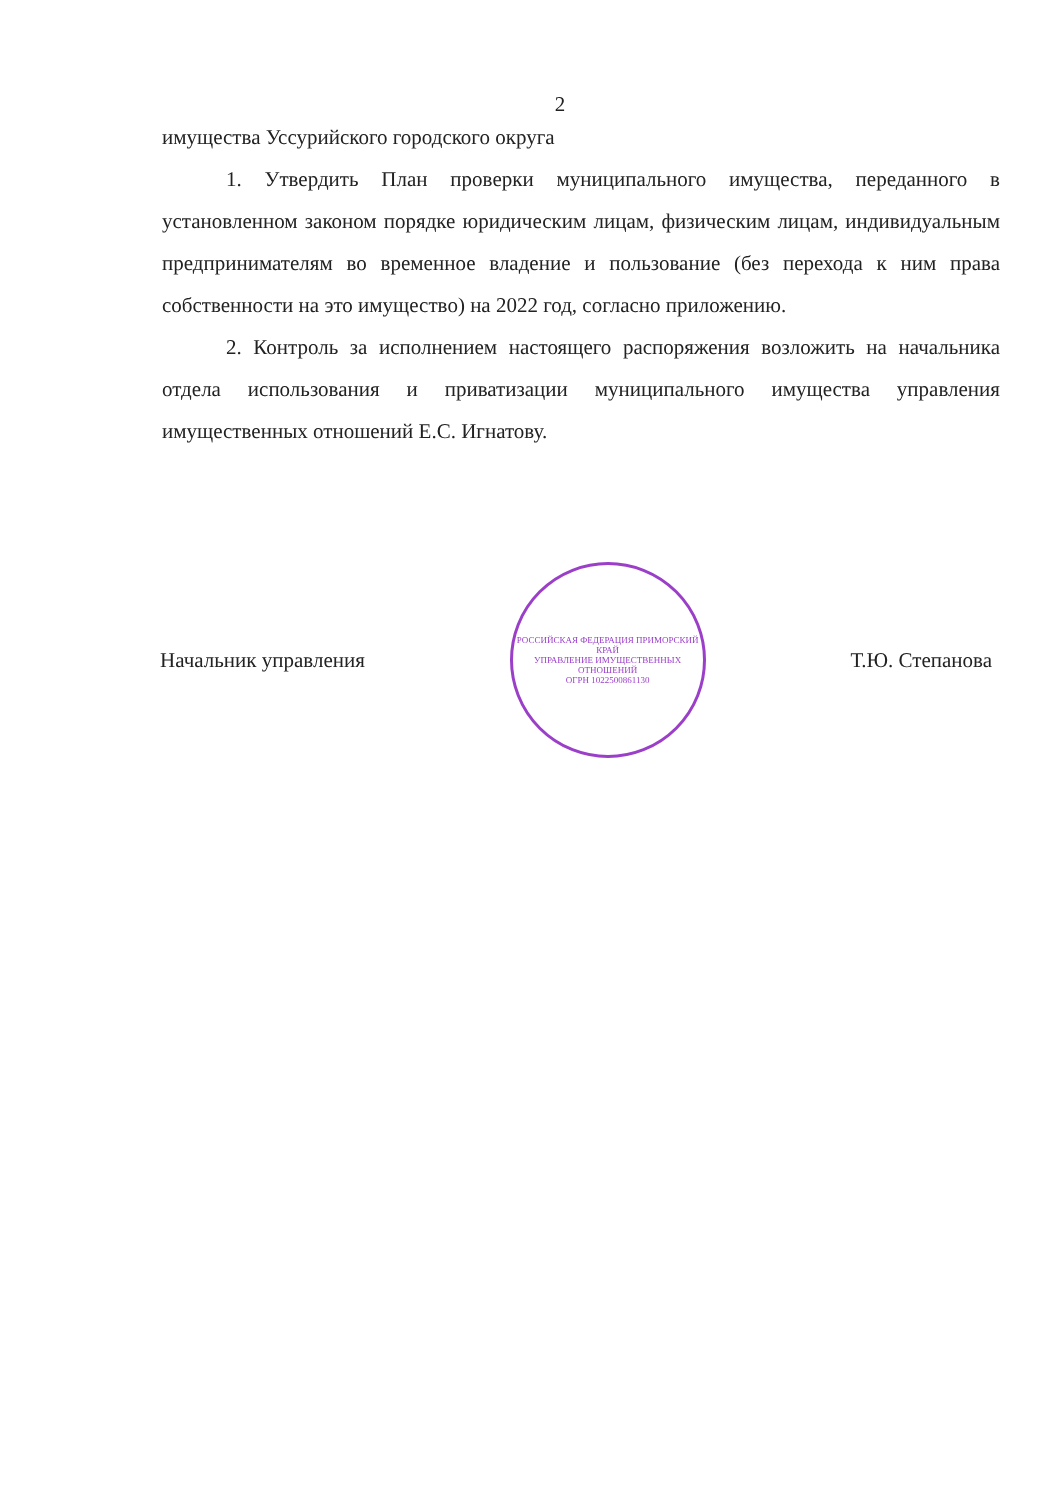2
имущества Уссурийского городского округа
1. Утвердить План проверки муниципального имущества, переданного в установленном законом порядке юридическим лицам, физическим лицам, индивидуальным предпринимателям во временное владение и пользование (без перехода к ним права собственности на это имущество) на 2022 год, согласно приложению.
2. Контроль за исполнением настоящего распоряжения возложить на начальника отдела использования и приватизации муниципального имущества управления имущественных отношений Е.С. Игнатову.
Начальник управления
РОССИЙСКАЯ ФЕДЕРАЦИЯ ПРИМОРСКИЙ КРАЙ
УПРАВЛЕНИЕ ИМУЩЕСТВЕННЫХ ОТНОШЕНИЙ
ОГРН 1022500861130
Т.Ю. Степанова